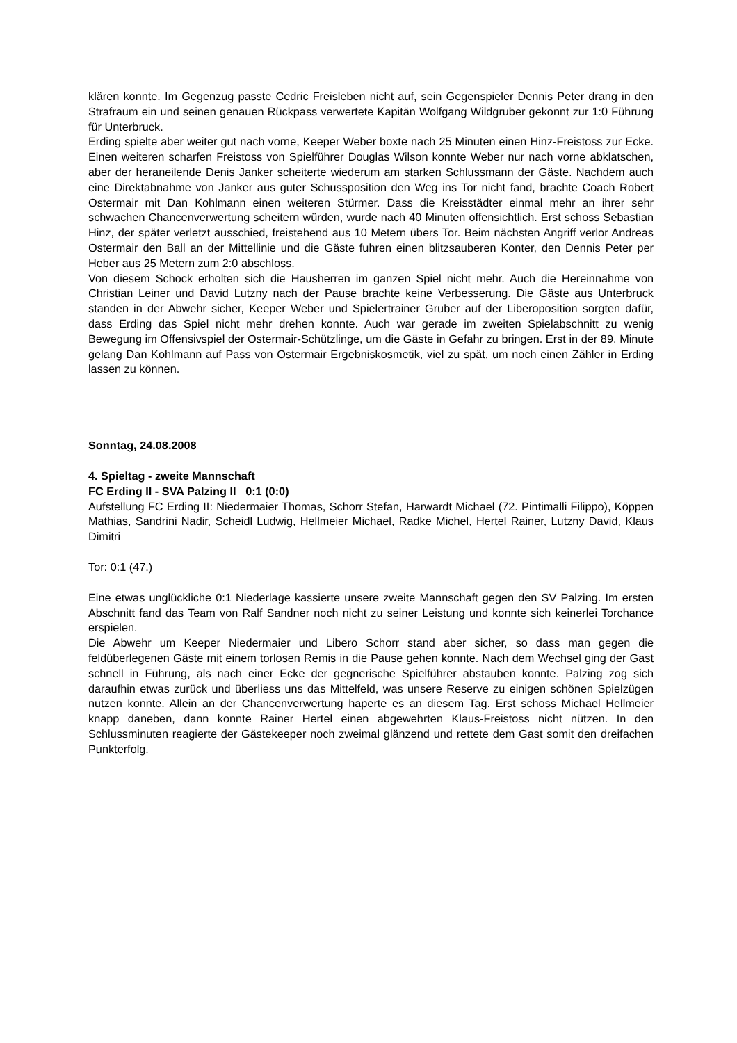klären konnte. Im Gegenzug passte Cedric Freisleben nicht auf, sein Gegenspieler Dennis Peter drang in den Strafraum ein und seinen genauen Rückpass verwertete Kapitän Wolfgang Wildgruber gekonnt zur 1:0 Führung für Unterbruck.
Erding spielte aber weiter gut nach vorne, Keeper Weber boxte nach 25 Minuten einen Hinz-Freistoss zur Ecke. Einen weiteren scharfen Freistoss von Spielführer Douglas Wilson konnte Weber nur nach vorne abklatschen, aber der heraneilende Denis Janker scheiterte wiederum am starken Schlussmann der Gäste. Nachdem auch eine Direktabnahme von Janker aus guter Schussposition den Weg ins Tor nicht fand, brachte Coach Robert Ostermair mit Dan Kohlmann einen weiteren Stürmer. Dass die Kreisstädter einmal mehr an ihrer sehr schwachen Chancenverwertung scheitern würden, wurde nach 40 Minuten offensichtlich. Erst schoss Sebastian Hinz, der später verletzt ausschied, freistehend aus 10 Metern übers Tor. Beim nächsten Angriff verlor Andreas Ostermair den Ball an der Mittellinie und die Gäste fuhren einen blitzsauberen Konter, den Dennis Peter per Heber aus 25 Metern zum 2:0 abschloss.
Von diesem Schock erholten sich die Hausherren im ganzen Spiel nicht mehr. Auch die Hereinnahme von Christian Leiner und David Lutzny nach der Pause brachte keine Verbesserung. Die Gäste aus Unterbruck standen in der Abwehr sicher, Keeper Weber und Spielertrainer Gruber auf der Liberoposition sorgten dafür, dass Erding das Spiel nicht mehr drehen konnte. Auch war gerade im zweiten Spielabschnitt zu wenig Bewegung im Offensivspiel der Ostermair-Schützlinge, um die Gäste in Gefahr zu bringen. Erst in der 89. Minute gelang Dan Kohlmann auf Pass von Ostermair Ergebniskosmetik, viel zu spät, um noch einen Zähler in Erding lassen zu können.
Sonntag, 24.08.2008
4. Spieltag - zweite Mannschaft
FC Erding II - SVA Palzing II 0:1 (0:0)
Aufstellung FC Erding II: Niedermaier Thomas, Schorr Stefan, Harwardt Michael (72. Pintimalli Filippo), Köppen Mathias, Sandrini Nadir, Scheidl Ludwig, Hellmeier Michael, Radke Michel, Hertel Rainer, Lutzny David, Klaus Dimitri
Tor: 0:1 (47.)
Eine etwas unglückliche 0:1 Niederlage kassierte unsere zweite Mannschaft gegen den SV Palzing. Im ersten Abschnitt fand das Team von Ralf Sandner noch nicht zu seiner Leistung und konnte sich keinerlei Torchance erspielen.
Die Abwehr um Keeper Niedermaier und Libero Schorr stand aber sicher, so dass man gegen die feldüberlegenen Gäste mit einem torlosen Remis in die Pause gehen konnte. Nach dem Wechsel ging der Gast schnell in Führung, als nach einer Ecke der gegnerische Spielführer abstauben konnte. Palzing zog sich daraufhin etwas zurück und überliess uns das Mittelfeld, was unsere Reserve zu einigen schönen Spielzügen nutzen konnte. Allein an der Chancenverwertung haperte es an diesem Tag. Erst schoss Michael Hellmeier knapp daneben, dann konnte Rainer Hertel einen abgewehrten Klaus-Freistoss nicht nützen. In den Schlussminuten reagierte der Gästekeeper noch zweimal glänzend und rettete dem Gast somit den dreifachen Punkterfolg.